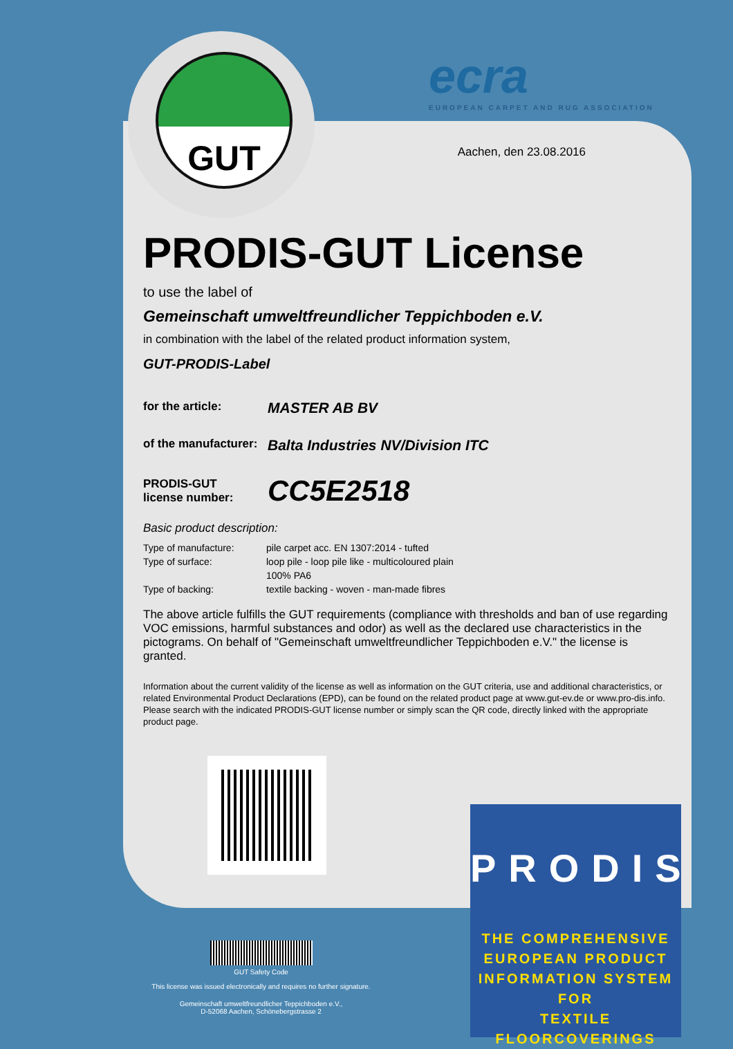GUT
ecra
EUROPEAN CARPET AND RUG ASSOCIATION
Aachen, den 23.08.2016
PRODIS-GUT License
to use the label of
Gemeinschaft umweltfreundlicher Teppichboden e.V.
in combination with the label of the related product information system,
GUT-PRODIS-Label
for the article: MASTER AB BV
of the manufacturer: Balta Industries NV/Division ITC
PRODIS-GUT
license number: CC5E2518
Basic product description:
| Type of manufacture: | pile carpet acc. EN 1307:2014 - tufted |
| Type of surface: | loop pile - loop pile like - multicoloured plain |
| | 100% PA6 |
| Type of backing: | textile backing - woven - man-made fibres |
The above article fulfills the GUT requirements (compliance with thresholds and ban of use regarding VOC emissions, harmful substances and odor) as well as the declared use characteristics in the pictograms. On behalf of "Gemeinschaft umweltfreundlicher Teppichboden e.V." the license is granted.
Information about the current validity of the license as well as information on the GUT criteria, use and additional characteristics, or related Environmental Product Declarations (EPD), can be found on the related product page at www.gut-ev.de or www.pro-dis.info. Please search with the indicated PRODIS-GUT license number or simply scan the QR code, directly linked with the appropriate product page.
GUT Safety Code
This license was issued electronically and requires no further signature.
Gemeinschaft umweltfreundlicher Teppichboden e.V.,
D-52068 Aachen, Schönebergstrasse 2
PRODIS
THE COMPREHENSIVE
EUROPEAN PRODUCT
INFORMATION SYSTEM FOR
TEXTILE FLOORCOVERINGS